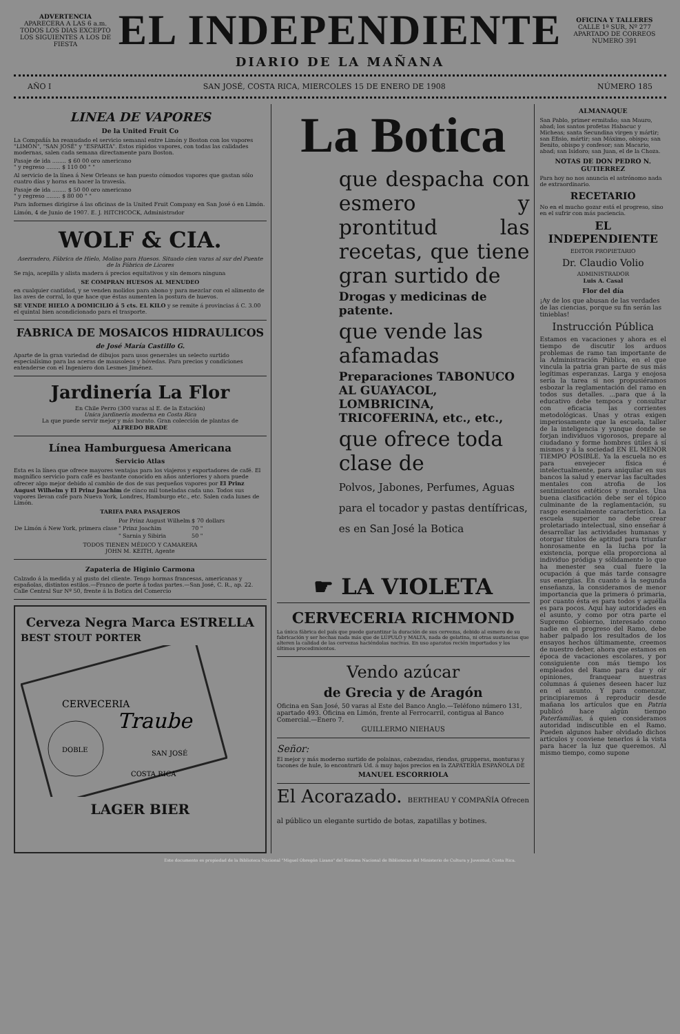ADVERTENCIA
APARECERA A LAS 6 a.m. TODOS LOS DIAS EXCEPTO LOS SIGUIENTES A LOS DE FIESTA
EL INDEPENDIENTE
OFICINA Y TALLERES
CALLE 1ª SUR, Nº 277 APARTADO DE CORREOS NUMERO 391
DIARIO DE LA MAÑANA
AÑO I SAN JOSÉ, COSTA RICA, MIERCOLES 15 DE ENERO DE 1908 NÚMERO 185
LINEA DE VAPORES
De la United Fruit Co
La Compañía ha reanudado el servicio semanal entre Limón y Boston con los vapores "LIMÓN", "SAN JOSÉ" y "ESPARTA". Estos rápidos vapores, con todas las calidades modernas, salen cada semana directamente para Boston.
Pasaje de ida ........ $ 60 00 oro americano
" y regreso ........ $ 110 00 " "
Al servicio de la línea á New Orleans se han puesto cómodos vapores que gastan sólo cuatro días y horas en hacer la travesía.
Pasaje de ida ........ $ 50 00 oro americano
" y regreso ........ $ 80 00 " "
Para informes dirigirse á las oficinas de la United Fruit Company en San José ó en Limón.
Limón, 4 de Junio de 1907. E. J. HITCHCOCK, Administrador
WOLF & CIA.
Aserradero, Fábrica de Hielo, Molino para Huesos. Situado cien varas al sur del Puente de la Fábrica de Licores
Se raja, acepilla y alista madera á precios equitativos y sin demora ninguna
SE COMPRAN HUESOS AL MENUDEO
en cualquier cantidad, y se venden molidos para abono y para mezclar con el alimento de las aves de corral, lo que hace que éstas aumenten la postura de huevos.
SE VENDE HIELO A DOMICILIO á 5 cts. EL KILO y se remite á provincias á C. 3.00 el quintal bien acondicionado para el trasporte.
FABRICA DE MOSAICOS HIDRAULICOS
de José María Castillo G.
Aparte de la gran variedad de dibujos para usos generales un selecto surtido especialísimo para las aceras de mausoleos y bóvedas. Para precios y condiciones entenderse con el Ingeniero don Lesmes Jiménez.
Jardinería La Flor
En Chile Perro (300 varas al E. de la Estación)
Unica jardinería moderna en Costa Rica
La que puede servir mejor y más barato. Gran colección de plantas de
ALFREDO BRADE
Línea Hamburguesa Americana
Servicio Atlas
Esta es la línea que ofrece mayores ventajas para los viajeros y exportadores de café. El magnífico servicio para café es bastante conocido en años anteriores y ahora puede ofrecer algo mejor debido al cambio de dos de sus pequeños vapores por El Prinz August Wilhelm y El Prinz Joachim de cinco mil toneladas cada uno. Todos sus vapores llevan café para Nueva York, Londres, Hamburgo etc., etc. Salen cada lunes de Limón.
TARIFA PARA PASAJEROS
| De Limón á New York, primera clase | Por Prinz August Wilhelm | $ 70 dollars |
| | " Prinz Joachim | 70 " |
| | " Sarnia y Sibiria | 50 " |
TODOS TIENEN MÉDICO Y CAMARERA
JOHN M. KEITH, Agente
Zapateria de Higinio Carmona
Calzado á la medida y al gusto del cliente. Tengo hormas francesas, americanas y españolas, distintos estilos.—Franco de porte á todas partes.—San José, C. R., ap. 22. Calle Central Sur Nº 50, frente á la Botica del Comercio
Cerveza Negra Marca ESTRELLA
BEST STOUT PORTER
CERVECERIA
Traube
DOBLE
SAN JOSÉ
COSTA RICA
LAGER BIER
La Botica
que despacha con esmero y prontitud las recetas, que tiene gran surtido de
Drogas y medicinas de patente.
que vende las afamadas
Preparaciones TABONUCO AL GUAYACOL, LOMBRICINA, TRICOFERINA, etc., etc.,
que ofrece toda clase de
Polvos, Jabones, Perfumes, Aguas para el tocador y pastas dentífricas, es en San José la Botica
☛ LA VIOLETA
CERVECERIA RICHMOND
La única fábrica del país que puede garantizar la duración de sus cervezas, debido al esmero de su fabricación y ser hechas nada más que de LÚPULO y MALTA, nada de gelatina, ni otras sustancias que alteren la calidad de las cervezas haciéndolas nocivas. En uso aparatos recién importados y los últimos procedimientos.
Vendo azúcar
de Grecia y de Aragón
Oficina en San José, 50 varas al Este del Banco Anglo.—Teléfono número 131, apartado 493. Oficina en Limón, frente al Ferrocarril, contigua al Banco Comercial.—Enero 7.
GUILLERMO NIEHAUS
Señor:
El mejor y más moderno surtido de polainas, cabezadas, riendas, grupperas, monturas y tacones de hule, lo encontrará Ud. á muy bajos precios en la ZAPATERÍA ESPAÑOLA DE
MANUEL ESCORRIOLA
El Acorazado. BERTHEAU Y COMPAÑÍA Ofrecen al público un elegante surtido de botas, zapatillas y botines.
ALMANAQUE
San Pablo, primer ermitaño; san Mauro, abad; los santos profetas Habacuc y Micheas; santa Secundina virgen y mártir; san Efisio, mártir; san Máximo, obispo; san Benito, obispo y confesor; san Macario, abad; san Isidoro; san Juan, el de la Choza.
NOTAS DE DON PEDRO N. GUTIERREZ
Para hoy no nos anuncia el astrónomo nada de extraordinario.
RECETARIO
No en el mucho gozar está el progreso, sino en el sufrir con más paciencia.
EL INDEPENDIENTE
EDITOR PROPIETARIO
Dr. Claudio Volio
ADMINISTRADOR
Luis A. Casal
Flor del día
¡Ay de los que abusan de las verdades de las ciencias, porque su fin serán las tinieblas!
Instrucción Pública
Estamos en vacaciones y ahora es el tiempo de discutir los arduos problemas de ramo tan importante de la Administración Pública, en el que vincula la patria gran parte de sus más legítimas esperanzas. Larga y enojosa sería la tarea si nos propusiéramos esbozar la reglamentación del ramo en todos sus detalles. ...para que á la educativo debe tempoca y consultar con eficacia las corrientes metodológicas. Unas y otras exigen imperiosamente que la escuela, taller de la inteligencia y yunque donde se forjan individuos vigorosos, prepare al ciudadano y forme hombres útiles á sí mismos y á la sociedad EN EL MENOR TIEMPO POSIBLE. Ya la escuela no es para envejecer física é intelectualmente, para aniquilar en sus bancos la salud y enervar las facultades mentales con atrofia de los sentimientos estéticos y morales. Una buena clasificación debe ser el tópico culminante de la reglamentación, su rasgo esencialmente característico. La escuela superior no debe crear proletariado intelectual, sino enseñar á desarrollar las actividades humanas y otorgar títulos de aptitud para triunfar honrosamente en la lucha por la existencia, porque ella proporciona al individuo pródiga y sólidamente lo que ha menester sea cual fuere la ocupación á que más tarde consagre sus energías. En cuanto á la segunda enseñanza, la consideramos de menor importancia que la primera ó primaria, por cuanto ésta es para todos y aquélla es para pocos. Aquí hay autoridades en el asunto, y como por otra parte el Supremo Gobierno, interesado como nadie en el progreso del Ramo, debe haber palpado los resultados de los ensayos hechos últimamente, creemos de nuestro deber, ahora que estamos en época de vacaciones escolares, y por consiguiente con más tiempo los empleados del Ramo para dar y oír opiniones, franquear nuestras columnas á quienes deseen hacer luz en el asunto. Y para comenzar, principiaremos á reproducir desde mañana los artículos que en Patria publicó hace algún tiempo Paterfamilias, á quien consideramos autoridad indiscutible en el Ramo. Pueden algunos haber olvidado dichos artículos y conviene tenerlos á la vista para hacer la luz que queremos. Al mismo tiempo, como supone
Este documento es propiedad de la Biblioteca Nacional "Miguel Obregón Lizano" del Sistema Nacional de Bibliotecas del Ministerio de Cultura y Juventud, Costa Rica.